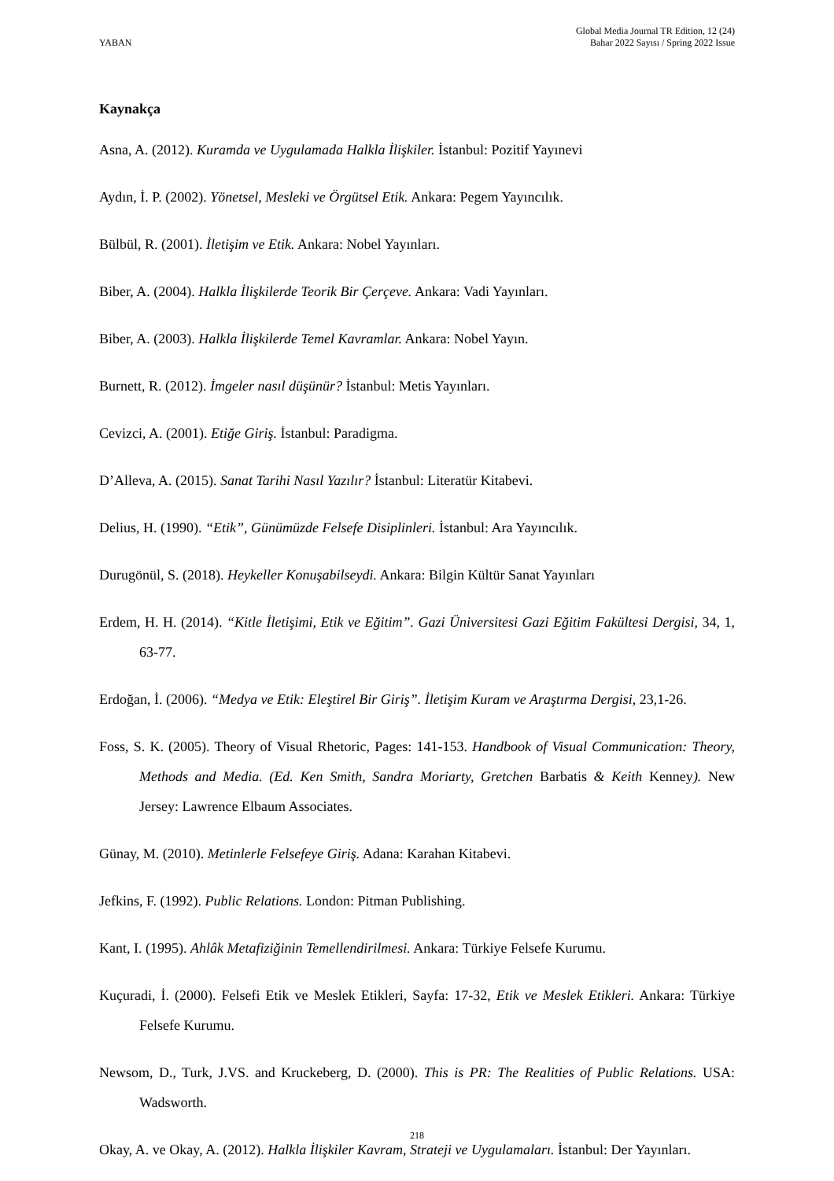YABAN
Global Media Journal TR Edition, 12 (24)
Bahar 2022 Sayısı / Spring 2022 Issue
Kaynakça
Asna, A. (2012). Kuramda ve Uygulamada Halkla İlişkiler. İstanbul: Pozitif Yayınevi
Aydın, İ. P. (2002). Yönetsel, Mesleki ve Örgütsel Etik. Ankara: Pegem Yayıncılık.
Bülbül, R. (2001). İletişim ve Etik. Ankara: Nobel Yayınları.
Biber, A. (2004). Halkla İlişkilerde Teorik Bir Çerçeve. Ankara: Vadi Yayınları.
Biber, A. (2003). Halkla İlişkilerde Temel Kavramlar. Ankara: Nobel Yayın.
Burnett, R. (2012). İmgeler nasıl düşünür? İstanbul: Metis Yayınları.
Cevizci, A. (2001). Etiğe Giriş. İstanbul: Paradigma.
D’Alleva, A. (2015). Sanat Tarihi Nasıl Yazılır? İstanbul: Literatür Kitabevi.
Delius, H. (1990). “Etik”, Günümüzde Felsefe Disiplinleri. İstanbul: Ara Yayıncılık.
Durugönül, S. (2018). Heykeller Konuşabilseydi. Ankara: Bilgin Kültür Sanat Yayınları
Erdem, H. H. (2014). “Kitle İletişimi, Etik ve Eğitim”. Gazi Üniversitesi Gazi Eğitim Fakültesi Dergisi, 34, 1, 63-77.
Erdoğan, İ. (2006). “Medya ve Etik: Eleştirel Bir Giriş”. İletişim Kuram ve Araştırma Dergisi, 23,1-26.
Foss, S. K. (2005). Theory of Visual Rhetoric, Pages: 141-153. Handbook of Visual Communication: Theory, Methods and Media. (Ed. Ken Smith, Sandra Moriarty, Gretchen Barbatis & Keith Kenney). New Jersey: Lawrence Elbaum Associates.
Günay, M. (2010). Metinlerle Felsefeye Giriş. Adana: Karahan Kitabevi.
Jefkins, F. (1992). Public Relations. London: Pitman Publishing.
Kant, I. (1995). Ahlâk Metafiziğinin Temellendirilmesi. Ankara: Türkiye Felsefe Kurumu.
Kuçuradi, İ. (2000). Felsefi Etik ve Meslek Etikleri, Sayfa: 17-32, Etik ve Meslek Etikleri. Ankara: Türkiye Felsefe Kurumu.
Newsom, D., Turk, J.VS. and Kruckeberg, D. (2000). This is PR: The Realities of Public Relations. USA: Wadsworth.
Okay, A. ve Okay, A. (2012). Halkla İlişkiler Kavram, Strateji ve Uygulamaları. İstanbul: Der Yayınları.
218